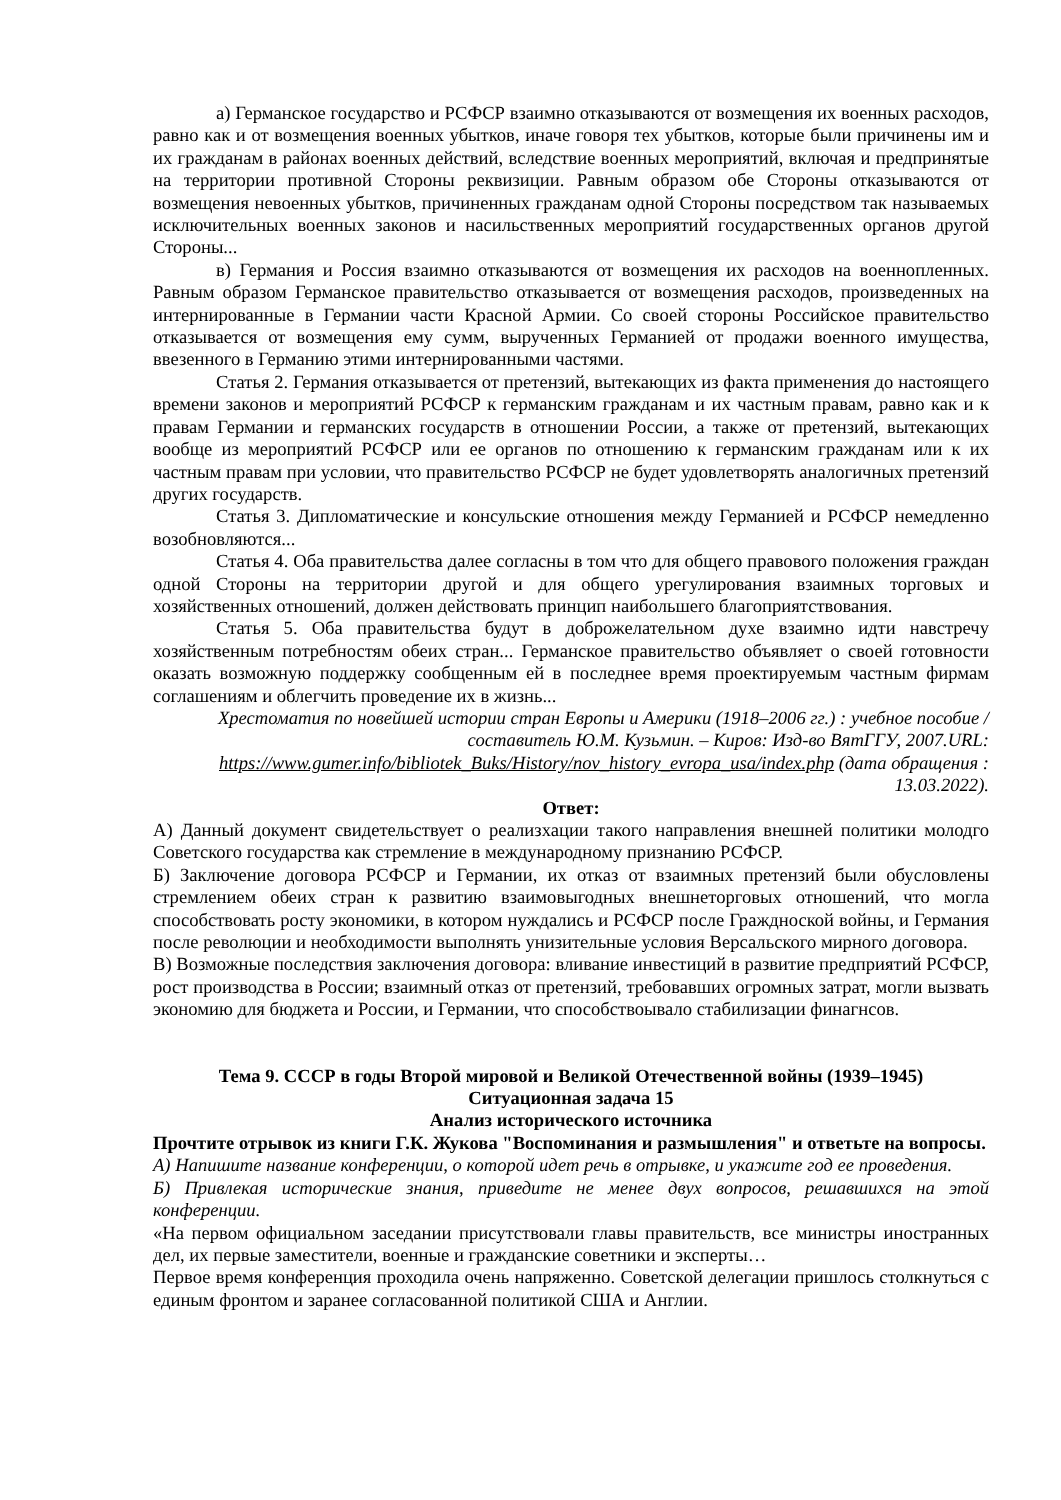а) Германское государство и РСФСР взаимно отказываются от возмещения их военных расходов, равно как и от возмещения военных убытков, иначе говоря тех убытков, которые были причинены им и их гражданам в районах военных действий, вследствие военных мероприятий, включая и предпринятые на территории противной Стороны реквизиции. Равным образом обе Стороны отказываются от возмещения невоенных убытков, причиненных гражданам одной Стороны посредством так называемых исключительных военных законов и насильственных мероприятий государственных органов другой Стороны...
в) Германия и Россия взаимно отказываются от возмещения их расходов на военнопленных. Равным образом Германское правительство отказывается от возмещения расходов, произведенных на интернированные в Германии части Красной Армии. Со своей стороны Российское правительство отказывается от возмещения ему сумм, вырученных Германией от продажи военного имущества, ввезенного в Германию этими интернированными частями.
Статья 2. Германия отказывается от претензий, вытекающих из факта применения до настоящего времени законов и мероприятий РСФСР к германским гражданам и их частным правам, равно как и к правам Германии и германских государств в отношении России, а также от претензий, вытекающих вообще из мероприятий РСФСР или ее органов по отношению к германским гражданам или к их частным правам при условии, что правительство РСФСР не будет удовлетворять аналогичных претензий других государств.
Статья 3. Дипломатические и консульские отношения между Германией и РСФСР немедленно возобновляются...
Статья 4. Оба правительства далее согласны в том что для общего правового положения граждан одной Стороны на территории другой и для общего урегулирования взаимных торговых и хозяйственных отношений, должен действовать принцип наибольшего благоприятствования.
Статья 5. Оба правительства будут в доброжелательном духе взаимно идти навстречу хозяйственным потребностям обеих стран... Германское правительство объявляет о своей готовности оказать возможную поддержку сообщенным ей в последнее время проектируемым частным фирмам соглашениям и облегчить проведение их в жизнь...
Хрестоматия по новейшей истории стран Европы и Америки (1918–2006 гг.) : учебное пособие / составитель Ю.М. Кузьмин. – Киров: Изд-во ВятГГУ, 2007.URL: https://www.gumer.info/bibliotek_Buks/History/nov_history_evropa_usa/index.php (дата обращения : 13.03.2022).
Ответ:
А) Данный документ свидетельствует о реализхации такого направления внешней политики молодго Советского государства как стремление в международному признанию РСФСР.
Б) Заключение договора РСФСР и Германии, их отказ от взаимных претензий были обусловлены стремлением обеих стран к развитию взаимовыгодных внешнеторговых отношений, что могла способствовать росту экономики, в котором нуждались и РСФСР после Граждноской войны, и Германия после революции и необходимости выполнять унизительные условия Версальского мирного договора.
В) Возможные последствия заключения договора: вливание инвестиций в развитие предприятий РСФСР, рост производства в России; взаимный отказ от претензий, требовавших огромных затрат, могли вызвать экономию для бюджета и России, и Германии, что способствоывало стабилизации финагнсов.
Тема 9. СССР в годы Второй мировой и Великой Отечественной войны (1939–1945)
Ситуационная задача 15
Анализ исторического источника
Прочтите отрывок из книги Г.К. Жукова "Воспоминания и размышления" и ответьте на вопросы.
А) Напишите название конференции, о которой идет речь в отрывке, и укажите год ее проведения.
Б) Привлекая исторические знания, приведите не менее двух вопросов, решавшихся на этой конференции.
«На первом официальном заседании присутствовали главы правительств, все министры иностранных дел, их первые заместители, военные и гражданские советники и эксперты…
Первое время конференция проходила очень напряженно. Советской делегации пришлось столкнуться с единым фронтом и заранее согласованной политикой США и Англии.